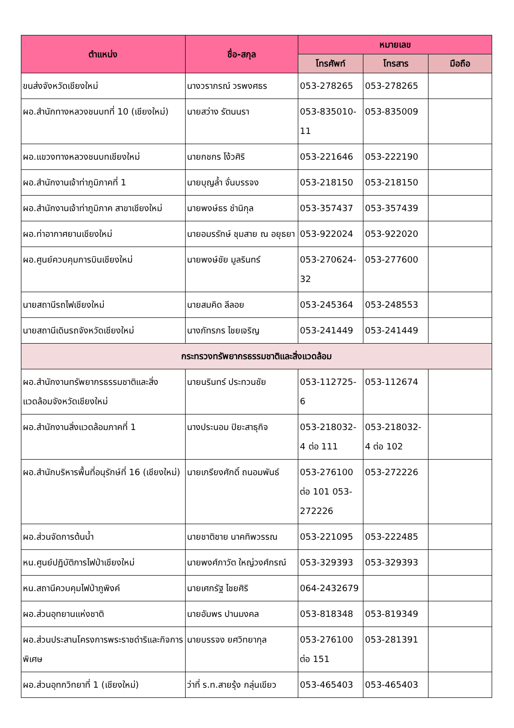| ตำแหน่ง | ชื่อ-สกุล | หมายเลข | | |
| --- | --- | --- | --- | --- |
| | | โทรศัพท์ | โทรสาร | มือถือ |
| ขนส่งจังหวัดเชียงใหม่ | นางวราภรณ์ วรพงศธร | 053-278265 | 053-278265 | |
| ผอ.สำนักทางหลวงชนบทที่ 10 (เชียงใหม่) | นายสว่าง รัตนนรา | 053-835010-11 | 053-835009 | |
| ผอ.แขวงทางหลวงชนบทเชียงใหม่ | นายกชกร โง้วศิริ | 053-221646 | 053-222190 | |
| ผอ.สำนักงานเจ้าท่าภูมิภาคที่ 1 | นายบุญล้ำ จั่นบรรจง | 053-218150 | 053-218150 | |
| ผอ.สำนักงานเจ้าท่าภูมิภาค สาขาเชียงใหม่ | นายพงษ์ธร ชำนิกุล | 053-357437 | 053-357439 | |
| ผอ.ท่าอากาศยานเชียงใหม่ | นายอมรรักษ์ ชุมสาย ณ อยุธยา | 053-922024 | 053-922020 | |
| ผอ.ศูนย์ควบคุมการบินเชียงใหม่ | นายพงษ์ชัย มูลรินทร์ | 053-270624-32 | 053-277600 | |
| นายสถานีรถไฟเชียงใหม่ | นายสมคิด ลีลอย | 053-245364 | 053-248553 | |
| นายสถานีเดินรถจังหวัดเชียงใหม่ | นางภัทรภร ไชยเจริญ | 053-241449 | 053-241449 | |
| กระทรวงทรัพยากรธรรมชาติและสิ่งแวดล้อม | | | | |
| ผอ.สำนักงานทรัพยากรธรรมชาติและสิ่งแวดล้อมจังหวัดเชียงใหม่ | นายนรินทร์ ประทวนชัย | 053-112725-6 | 053-112674 | |
| ผอ.สำนักงานสิ่งแวดล้อมภาคที่ 1 | นางประนอม ปิยะสาธุกิจ | 053-218032-4 ต่อ 111 | 053-218032-4 ต่อ 102 | |
| ผอ.สำนักบริหารพื้นที่อนุรักษ์ที่ 16 (เชียงใหม่) | นายเกรียงศักดิ์ ถนอมพันธ์ | 053-276100 ต่อ 101 053-272226 | 053-272226 | |
| ผอ.ส่วนจัดการต้นน้ำ | นายชาติชาย นาคทิพวรรณ | 053-221095 | 053-222485 | |
| หน.ศูนย์ปฏิบัติการไฟป่าเชียงใหม่ | นายพงศ์ภาวัต ใหญ่วงศ์กรณ์ | 053-329393 | 053-329393 | |
| หน.สถานีควบคุมไฟป่าภูพิงค์ | นายเศกรัฐ ไชยศิริ | 064-2432679 | | |
| ผอ.ส่วนอุทยานแห่งชาติ | นายอัมพร ปานมงคล | 053-818348 | 053-819349 | |
| ผอ.ส่วนประสานโครงการพระราชดำริและกิจการพิเศษ | นายบรรจง ยศวิทยากุล | 053-276100 ต่อ 151 | 053-281391 | |
| ผอ.ส่วนอุทกวิทยาที่ 1 (เชียงใหม่) | ว่าที่ ร.ท.สายรุ้ง กลุ่นเขียว | 053-465403 | 053-465403 | |